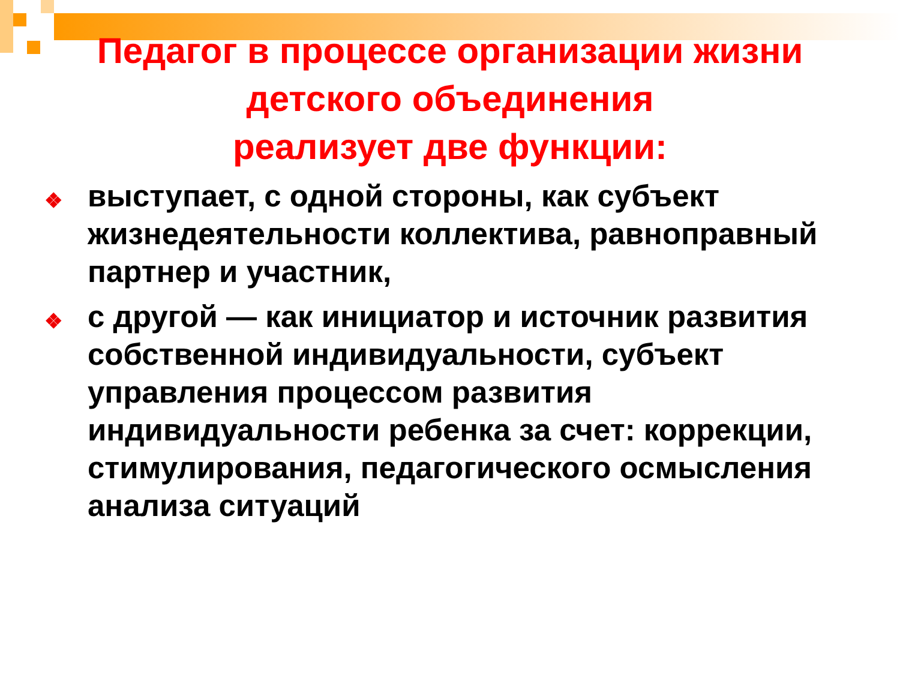Педагог в процессе организации жизни
детского объединения
реализует две функции:
❖ выступает, с одной стороны, как субъект жизнедеятельности коллектива, равноправный партнер и участник,
❖ с другой — как инициатор и источник развития собственной индивидуальности, субъект управления процессом развития индивидуальности ребенка за счет: коррекции, стимулирования, педагогического осмысления анализа ситуаций